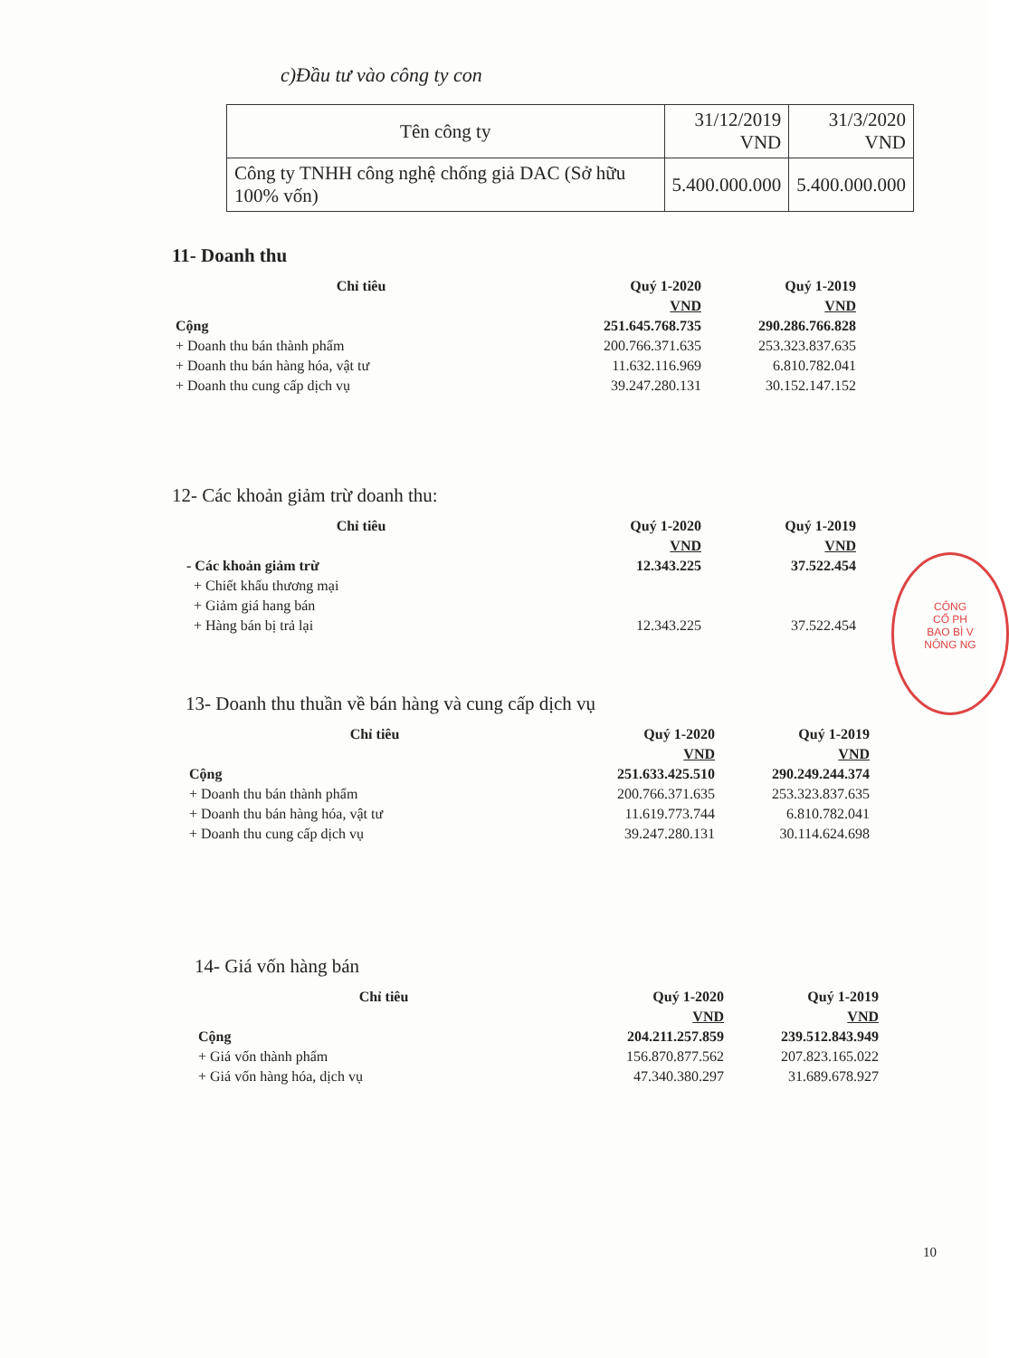c)Đầu tư vào công ty con
| Tên công ty | 31/12/2019 VND | 31/3/2020 VND |
| --- | --- | --- |
| Công ty TNHH công nghệ chống giả DAC (Sở hữu 100% vốn) | 5.400.000.000 | 5.400.000.000 |
11- Doanh thu
| Chỉ tiêu | Quý 1-2020 | Quý 1-2019 |
| --- | --- | --- |
| | VND | VND |
| Cộng | 251.645.768.735 | 290.286.766.828 |
| + Doanh thu bán thành phẩm | 200.766.371.635 | 253.323.837.635 |
| + Doanh thu bán hàng hóa, vật tư | 11.632.116.969 | 6.810.782.041 |
| + Doanh thu cung cấp dịch vụ | 39.247.280.131 | 30.152.147.152 |
12- Các khoản giảm trừ doanh thu:
| Chỉ tiêu | Quý 1-2020 | Quý 1-2019 |
| --- | --- | --- |
| | VND | VND |
| - Các khoản giảm trừ | 12.343.225 | 37.522.454 |
| + Chiết khấu thương mại | | |
| + Giảm giá hang bán | | |
| + Hàng bán bị trả lại | 12.343.225 | 37.522.454 |
13- Doanh thu thuần về bán hàng và cung cấp dịch vụ
| Chỉ tiêu | Quý 1-2020 | Quý 1-2019 |
| --- | --- | --- |
| | VND | VND |
| Cộng | 251.633.425.510 | 290.249.244.374 |
| + Doanh thu bán thành phẩm | 200.766.371.635 | 253.323.837.635 |
| + Doanh thu bán hàng hóa, vật tư | 11.619.773.744 | 6.810.782.041 |
| + Doanh thu cung cấp dịch vụ | 39.247.280.131 | 30.114.624.698 |
14- Giá vốn hàng bán
| Chỉ tiêu | Quý 1-2020 | Quý 1-2019 |
| --- | --- | --- |
| | VND | VND |
| Cộng | 204.211.257.859 | 239.512.843.949 |
| + Giá vốn thành phẩm | 156.870.877.562 | 207.823.165.022 |
| + Giá vốn hàng hóa, dịch vụ | 47.340.380.297 | 31.689.678.927 |
CÔNG
CỔ PH
BAO BÌ V
NÔNG NG
10